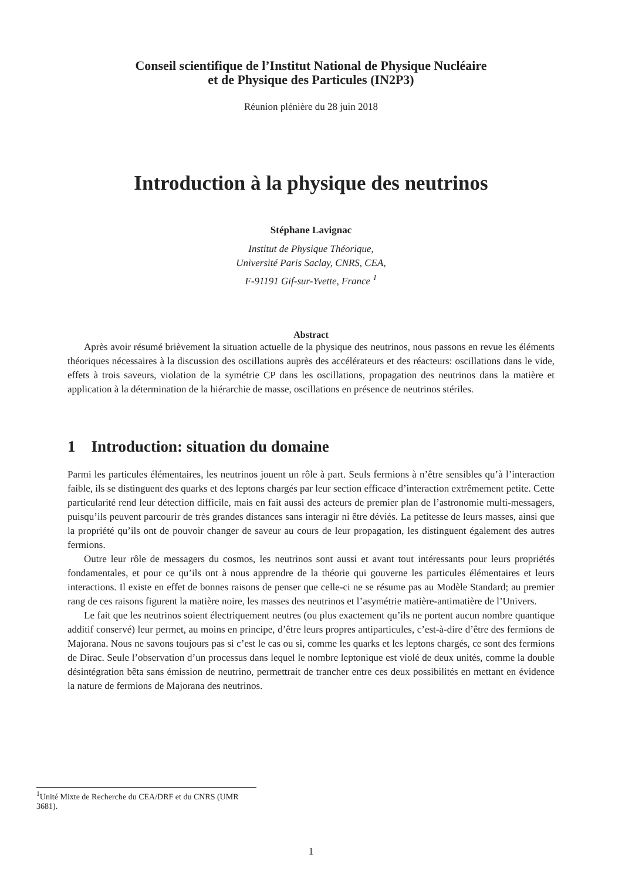Conseil scientifique de l’Institut National de Physique Nucléaire
et de Physique des Particules (IN2P3)
Réunion plénière du 28 juin 2018
Introduction à la physique des neutrinos
Stéphane Lavignac
Institut de Physique Théorique,
Université Paris Saclay, CNRS, CEA,
F-91191 Gif-sur-Yvette, France <sup>1</sup>
Abstract
Après avoir résumé brièvement la situation actuelle de la physique des neutrinos, nous passons en revue les éléments théoriques nécessaires à la discussion des oscillations auprès des accélérateurs et des réacteurs: oscillations dans le vide, effets à trois saveurs, violation de la symétrie CP dans les oscillations, propagation des neutrinos dans la matière et application à la détermination de la hiérarchie de masse, oscillations en présence de neutrinos stériles.
1 Introduction: situation du domaine
Parmi les particules élémentaires, les neutrinos jouent un rôle à part. Seuls fermions à n’être sensibles qu’à l’interaction faible, ils se distinguent des quarks et des leptons chargés par leur section efficace d’interaction extrêmement petite. Cette particularité rend leur détection difficile, mais en fait aussi des acteurs de premier plan de l’astronomie multi-messagers, puisqu’ils peuvent parcourir de très grandes distances sans interagir ni être déviés. La petitesse de leurs masses, ainsi que la propriété qu’ils ont de pouvoir changer de saveur au cours de leur propagation, les distinguent également des autres fermions.
Outre leur rôle de messagers du cosmos, les neutrinos sont aussi et avant tout intéressants pour leurs propriétés fondamentales, et pour ce qu’ils ont à nous apprendre de la théorie qui gouverne les particules élémentaires et leurs interactions. Il existe en effet de bonnes raisons de penser que celle-ci ne se résume pas au Modèle Standard; au premier rang de ces raisons figurent la matière noire, les masses des neutrinos et l’asymétrie matière-antimatière de l’Univers.
Le fait que les neutrinos soient électriquement neutres (ou plus exactement qu’ils ne portent aucun nombre quantique additif conservé) leur permet, au moins en principe, d’être leurs propres antiparticules, c’est-à-dire d’être des fermions de Majorana. Nous ne savons toujours pas si c’est le cas ou si, comme les quarks et les leptons chargés, ce sont des fermions de Dirac. Seule l’observation d’un processus dans lequel le nombre leptonique est violé de deux unités, comme la double désintégration bêta sans émission de neutrino, permettrait de trancher entre ces deux possibilités en mettant en évidence la nature de fermions de Majorana des neutrinos.
<sup>1</sup> Unité Mixte de Recherche du CEA/DRF et du CNRS (UMR 3681).
1